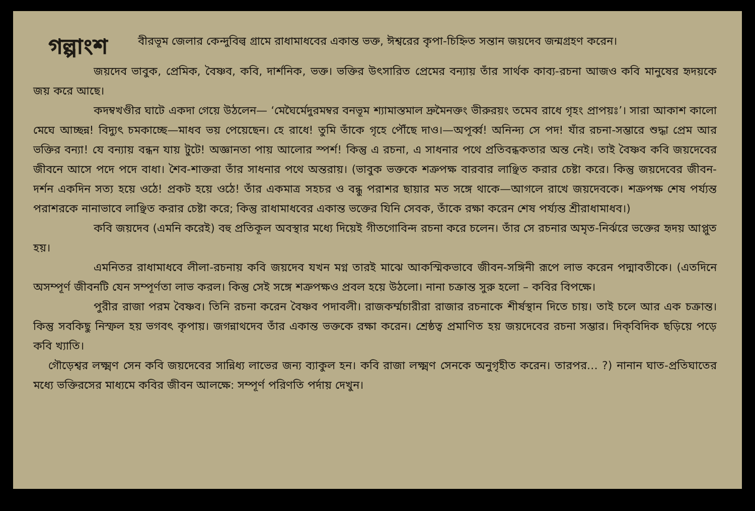গল্পাংশ
বীরভূম জেলার কেন্দুবিল্ব গ্রামে রাধামাধবের একান্ত ভক্ত, ঈশ্বরের কৃপা-চিহ্নিত সন্তান জয়দেব জন্মগ্রহণ করেন।
জয়দেব ভাবুক, প্রেমিক, বৈষ্ণব, কবি, দার্শনিক, ভক্ত। ভক্তির উৎসারিত প্রেমের বন্যায় তাঁর সার্থক কাব্য-রচনা আজও কবি মানুষের হৃদয়কে জয় করে আছে।
কদম্বখণ্ডীর ঘাটে একদা গেয়ে উঠলেন— ‘মেঘৈর্মেদুরমম্বর বনভূম শ্যামাস্তমাল দ্রুমৈনক্তং ভীরুরয়ং তমেব রাধে গৃহং প্রাপয়ঃ’। সারা আকাশ কালো মেঘে আচ্ছন্ন! বিদ্যুৎ চমকাচ্ছে—মাধব ভয় পেয়েছেন। হে রাধে! তুমি তাঁকে গৃহে পৌঁছে দাও।—অপূর্ব্ব! অনিন্দ্য সে পদ! যাঁর রচনা-সম্ভারে শুদ্ধা প্রেম আর ভক্তির বন্যা! যে বন্যায় বন্ধন যায় টুটে! অজ্ঞানতা পায় আলোর স্পর্শ! কিন্তু এ রচনা, এ সাধনার পথে প্রতিবন্ধকতার অন্ত নেই। তাই বৈষ্ণব কবি জয়দেবের জীবনে আসে পদে পদে বাধা। শৈব-শাক্তরা তাঁর সাধনার পথে অন্তরায়। (ভাবুক ভক্তকে শত্রুপক্ষ বারবার লাঞ্ছিত করার চেষ্টা করে। কিন্তু জয়দেবের জীবন-দর্শন একদিন সত্য হয়ে ওঠে! প্রকট হয়ে ওঠে! তাঁর একমাত্র সহচর ও বন্ধু পরাশর ছায়ার মত সঙ্গে থাকে—আগলে রাখে জয়দেবকে। শত্রুপক্ষ শেষ পর্য্যন্ত পরাশরকে নানাভাবে লাঞ্ছিত করার চেষ্টা করে; কিন্তু রাধামাধবের একান্ত ভক্তের যিনি সেবক, তাঁকে রক্ষা করেন শেষ পর্য্যন্ত শ্রীরাধামাধব।)
কবি জয়দেব (এমনি করেই) বহু প্রতিকূল অবস্থার মধ্যে দিয়েই গীতগোবিন্দ রচনা করে চলেন। তাঁর সে রচনার অমৃত-নির্ঝরে ভক্তের হৃদয় আপ্লুত হয়।
এমনিতর রাধামাধবে লীলা-রচনায় কবি জয়দেব যখন মগ্ন তারই মাঝে আকস্মিকভাবে জীবন-সঙ্গিনী রূপে লাভ করেন পদ্মাবতীকে। (এতদিনে অসম্পূর্ণ জীবনটি যেন সম্পূর্ণতা লাভ করল। কিন্তু সেই সঙ্গে শত্রুপক্ষও প্রবল হয়ে উঠলো। নানা চক্রান্ত সুরু হলো – কবির বিপক্ষে।
পুরীর রাজা পরম বৈষ্ণব। তিনি রচনা করেন বৈষ্ণব পদাবলী। রাজকর্ম্মচারীরা রাজার রচনাকে শীর্ষস্থান দিতে চায়। তাই চলে আর এক চক্রান্ত। কিন্তু সবকিছু নিস্ফল হয় ভগবৎ কৃপায়। জগন্নাথদেব তাঁর একান্ত ভক্তকে রক্ষা করেন। শ্রেষ্ঠত্ব প্রমাণিত হয় জয়দেবের রচনা সম্ভার। দিক্‌বিদিক ছড়িয়ে পড়ে কবি খ্যাতি।
গৌড়েশ্বর লক্ষ্মণ সেন কবি জয়দেবের সান্নিধ্য লাভের জন্য ব্যাকুল হন। কবি রাজা লক্ষ্মণ সেনকে অনুগৃহীত করেন। তারপর… ?) নানান ঘাত-প্রতিঘাতের মধ্যে ভক্তিরসের মাধ্যমে কবির জীবন আলক্ষে: সম্পূর্ণ পরিণতি পর্দায় দেখুন।